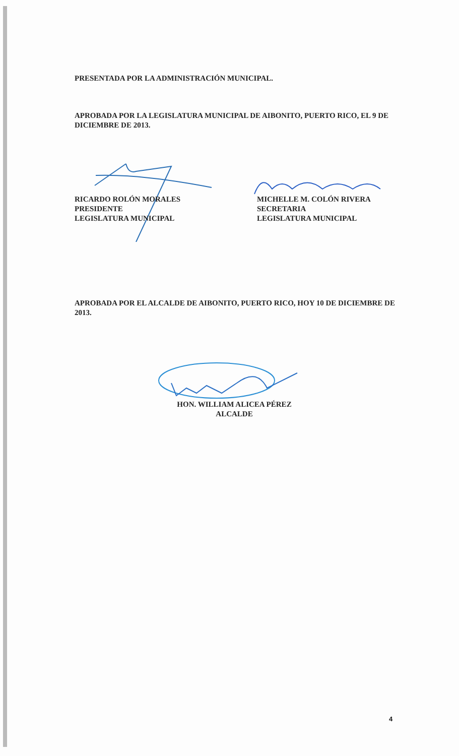PRESENTADA POR LA ADMINISTRACIÓN MUNICIPAL.
APROBADA POR LA LEGISLATURA MUNICIPAL DE AIBONITO, PUERTO RICO, EL 9 DE DICIEMBRE DE 2013.
RICARDO ROLÓN MORALES
PRESIDENTE
LEGISLATURA MUNICIPAL
MICHELLE M. COLÓN RIVERA
SECRETARIA
LEGISLATURA MUNICIPAL
APROBADA POR EL ALCALDE DE AIBONITO, PUERTO RICO, HOY 10 DE DICIEMBRE DE 2013.
HON. WILLIAM ALICEA PÉREZ
ALCALDE
4